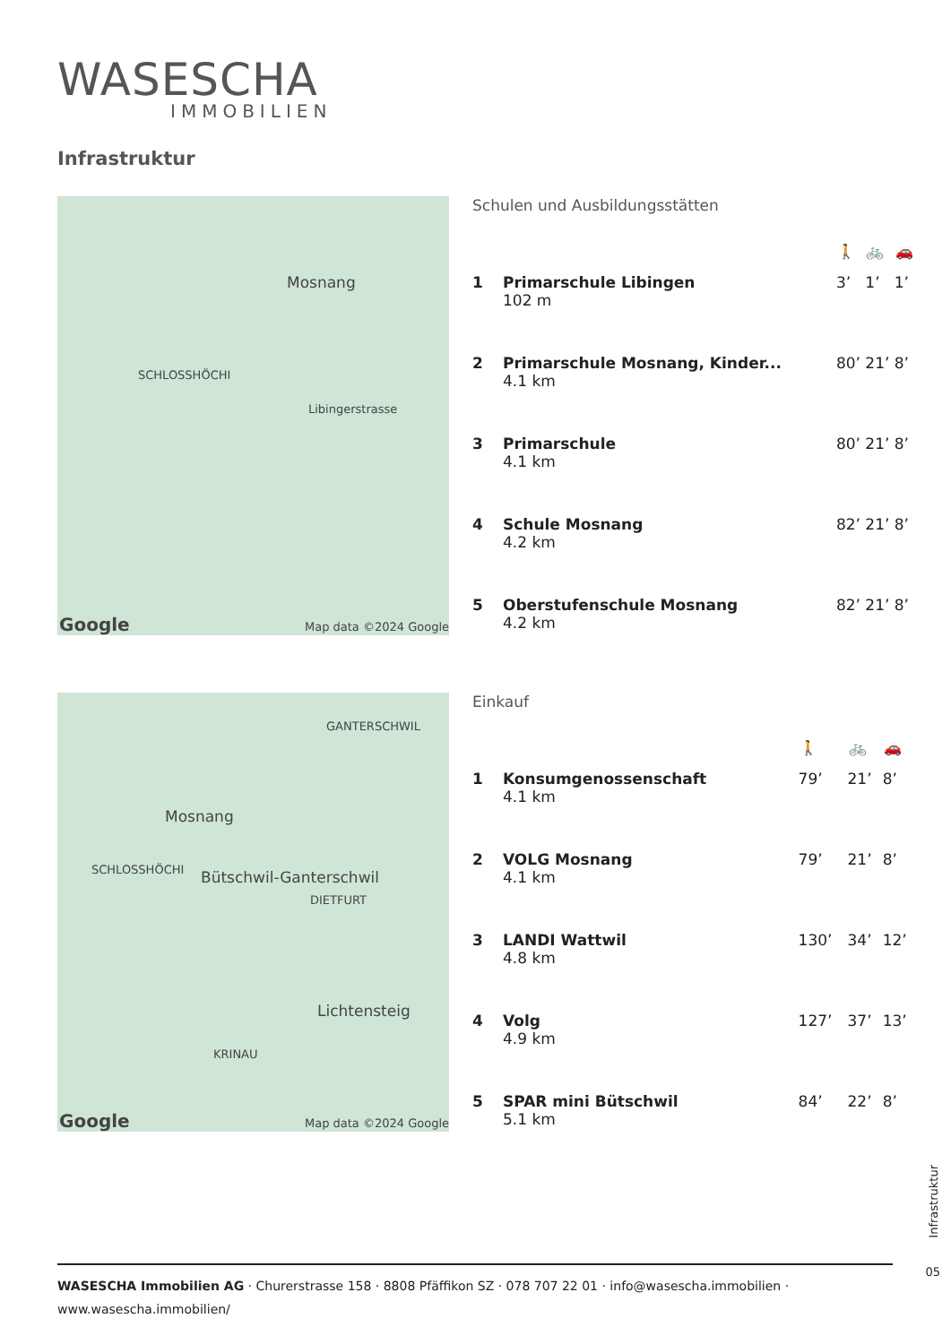WASESCHA
IMMOBILIEN
Infrastruktur
Mosnang
SCHLOSSHÖCHI
Libingerstrasse
Google Map data ©2024 Google
Schulen und Ausbildungsstätten
| | | 🚶 | 🚲 | 🚗 |
| --- | --- | --- | --- | --- |
| 1 | Primarschule Libingen 102 m | 3’ | 1’ | 1’ |
| 2 | Primarschule Mosnang, Kinder... 4.1 km | 80’ | 21’ | 8’ |
| 3 | Primarschule 4.1 km | 80’ | 21’ | 8’ |
| 4 | Schule Mosnang 4.2 km | 82’ | 21’ | 8’ |
| 5 | Oberstufenschule Mosnang 4.2 km | 82’ | 21’ | 8’ |
GANTERSCHWIL
Mosnang
SCHLOSSHÖCHI Bütschwil-Ganterschwil
DIETFURT
Lichtensteig
KRINAU
Google Map data ©2024 Google
Einkauf
| | | 🚶 | 🚲 | 🚗 |
| --- | --- | --- | --- | --- |
| 1 | Konsumgenossenschaft 4.1 km | 79’ | 21’ | 8’ |
| 2 | VOLG Mosnang 4.1 km | 79’ | 21’ | 8’ |
| 3 | LANDI Wattwil 4.8 km | 130’ | 34’ | 12’ |
| 4 | Volg 4.9 km | 127’ | 37’ | 13’ |
| 5 | SPAR mini Bütschwil 5.1 km | 84’ | 22’ | 8’ |
Infrastruktur
05
WASESCHA Immobilien AG · Churerstrasse 158 · 8808 Pfäffikon SZ · 078 707 22 01 · info@wasescha.immobilien ·
www.wasescha.immobilien/